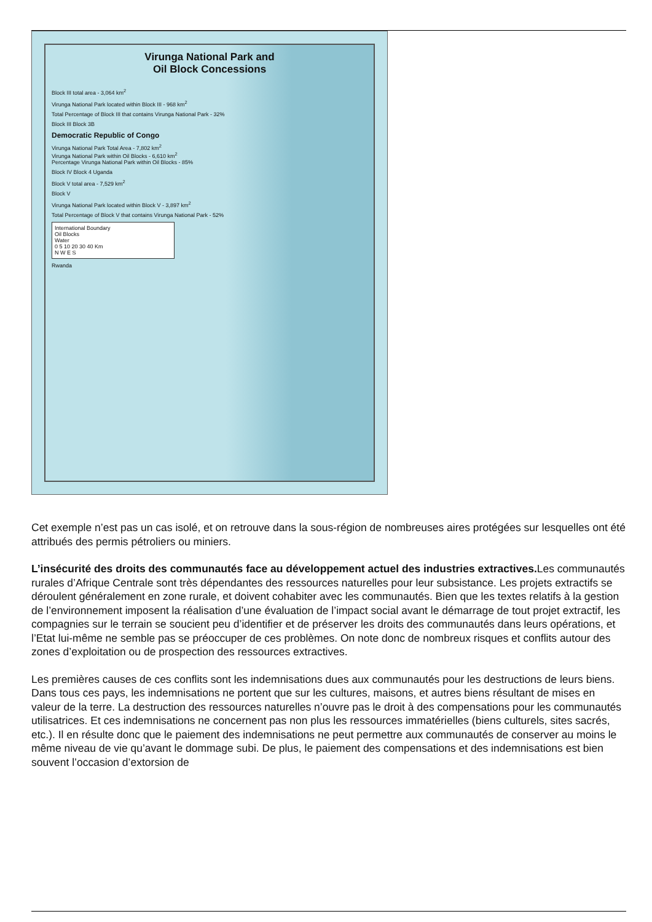Virunga National Park and
Oil Block Concessions
Block III total area - 3,064 km<sup>2</sup>
Virunga National Park located within Block III - 968 km<sup>2</sup>
Total Percentage of Block III that contains Virunga National Park - 32%
Block III Block 3B
Democratic Republic of Congo
Virunga National Park Total Area - 7,802 km<sup>2</sup>
Virunga National Park within Oil Blocks - 6,610 km<sup>2</sup>
Percentage Virunga National Park within Oil Blocks - 85%
Block IV Block 4 Uganda
Block V total area - 7,529 km<sup>2</sup>
Block V
Virunga National Park located within Block V - 3,897 km<sup>2</sup>
Total Percentage of Block V that contains Virunga National Park - 52%
International Boundary
Oil Blocks
Water
0 5 10 20 30 40 Km
N W E S
Rwanda
Cet exemple n’est pas un cas isolé, et on retrouve dans la sous-région de nombreuses aires protégées sur lesquelles ont été attribués des permis pétroliers ou miniers.
L’insécurité des droits des communautés face au développement actuel des industries extractives. Les communautés rurales d’Afrique Centrale sont très dépendantes des ressources naturelles pour leur subsistance. Les projets extractifs se déroulent généralement en zone rurale, et doivent cohabiter avec les communautés. Bien que les textes relatifs à la gestion de l’environnement imposent la réalisation d’une évaluation de l’impact social avant le démarrage de tout projet extractif, les compagnies sur le terrain se soucient peu d’identifier et de préserver les droits des communautés dans leurs opérations, et l’Etat lui-même ne semble pas se préoccuper de ces problèmes. On note donc de nombreux risques et conflits autour des zones d’exploitation ou de prospection des ressources extractives.
Les premières causes de ces conflits sont les indemnisations dues aux communautés pour les destructions de leurs biens. Dans tous ces pays, les indemnisations ne portent que sur les cultures, maisons, et autres biens résultant de mises en valeur de la terre. La destruction des ressources naturelles n’ouvre pas le droit à des compensations pour les communautés utilisatrices. Et ces indemnisations ne concernent pas non plus les ressources immatérielles (biens culturels, sites sacrés, etc.). Il en résulte donc que le paiement des indemnisations ne peut permettre aux communautés de conserver au moins le même niveau de vie qu’avant le dommage subi. De plus, le paiement des compensations et des indemnisations est bien souvent l’occasion d’extorsion de